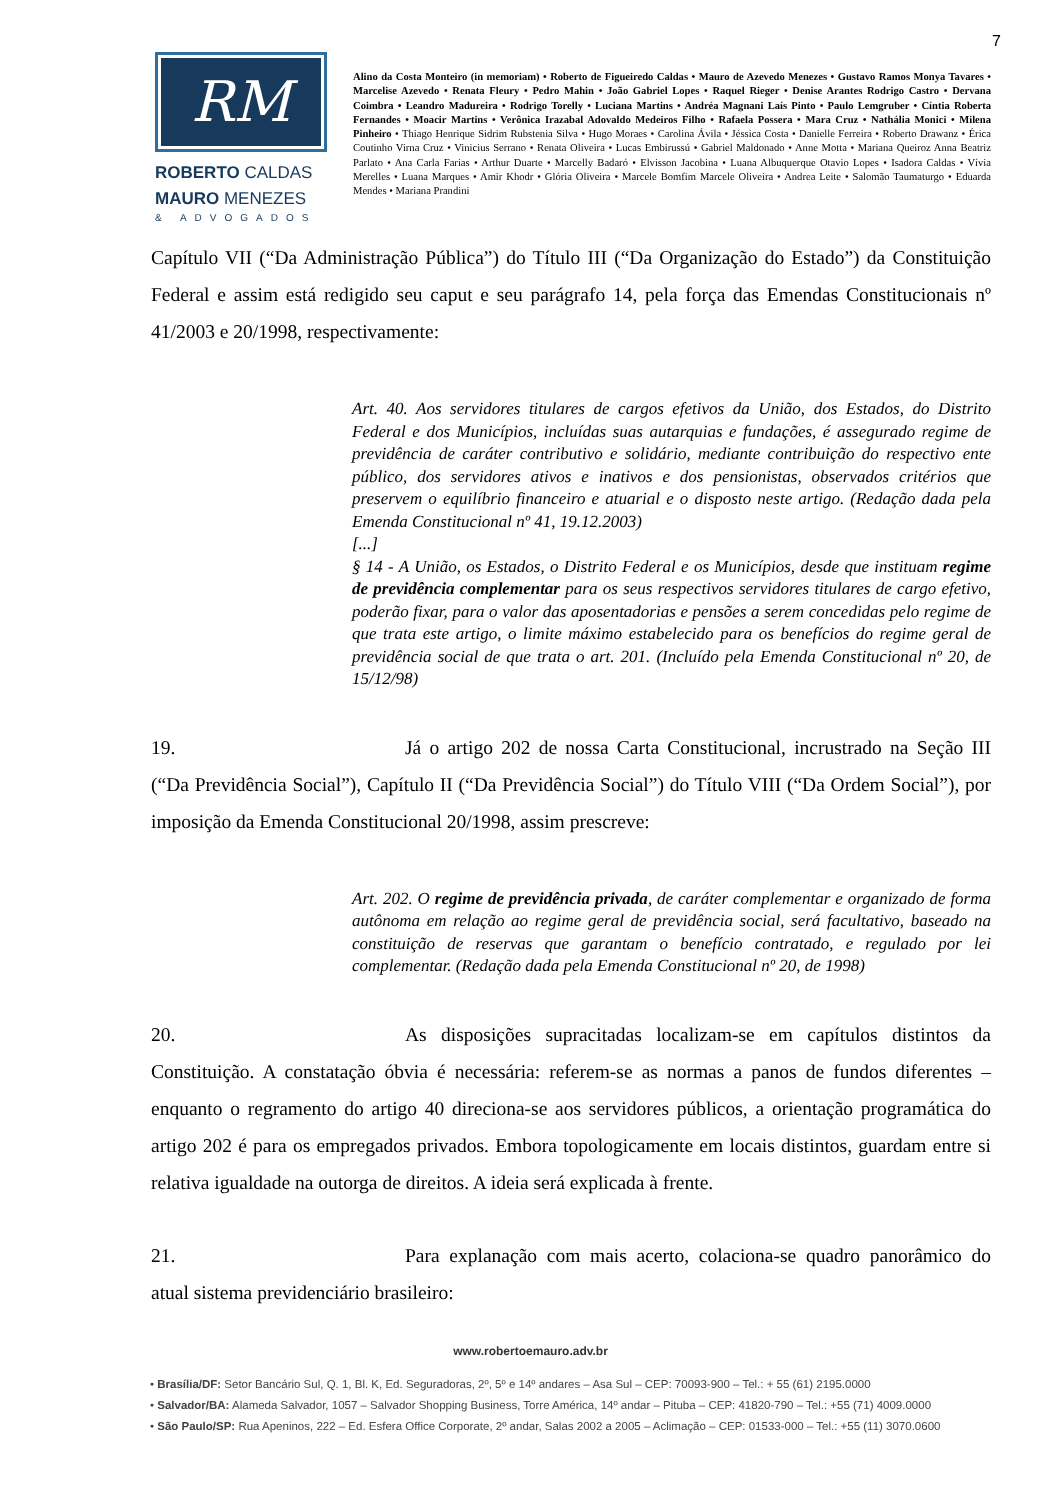7
RM
ROBERTO CALDAS
MAURO MENEZES
& ADVOGADOS
Alino da Costa Monteiro (in memoriam) • Roberto de Figueiredo Caldas • Mauro de Azevedo Menezes • Gustavo Ramos Monya Tavares • Marcelise Azevedo • Renata Fleury • Pedro Mahin • João Gabriel Lopes • Raquel Rieger • Denise Arantes Rodrigo Castro • Dervana Coimbra • Leandro Madureira • Rodrigo Torelly • Luciana Martins • Andréa Magnani Laís Pinto • Paulo Lemgruber • Cíntia Roberta Fernandes • Moacir Martins • Verônica Irazabal Adovaldo Medeiros Filho • Rafaela Possera • Mara Cruz • Nathália Monici • Milena Pinheiro • Thiago Henrique Sidrim Rubstenia Silva • Hugo Moraes • Carolina Ávila • Jéssica Costa • Danielle Ferreira • Roberto Drawanz • Érica Coutinho Virna Cruz • Vinicius Serrano • Renata Oliveira • Lucas Embirussú • Gabriel Maldonado • Anne Motta • Mariana Queiroz Anna Beatriz Parlato • Ana Carla Farias • Arthur Duarte • Marcelly Badaró • Elvisson Jacobina • Luana Albuquerque Otavio Lopes • Isadora Caldas • Vívia Merelles • Luana Marques • Amir Khodr • Glória Oliveira • Marcele Bomfim Marcele Oliveira • Andrea Leite • Salomão Taumaturgo • Eduarda Mendes • Mariana Prandini
Capítulo VII (“Da Administração Pública”) do Título III (“Da Organização do Estado”) da Constituição Federal e assim está redigido seu caput e seu parágrafo 14, pela força das Emendas Constitucionais nº 41/2003 e 20/1998, respectivamente:
Art. 40. Aos servidores titulares de cargos efetivos da União, dos Estados, do Distrito Federal e dos Municípios, incluídas suas autarquias e fundações, é assegurado regime de previdência de caráter contributivo e solidário, mediante contribuição do respectivo ente público, dos servidores ativos e inativos e dos pensionistas, observados critérios que preservem o equilíbrio financeiro e atuarial e o disposto neste artigo. (Redação dada pela Emenda Constitucional nº 41, 19.12.2003)
[...]
§ 14 - A União, os Estados, o Distrito Federal e os Municípios, desde que instituam regime de previdência complementar para os seus respectivos servidores titulares de cargo efetivo, poderão fixar, para o valor das aposentadorias e pensões a serem concedidas pelo regime de que trata este artigo, o limite máximo estabelecido para os benefícios do regime geral de previdência social de que trata o art. 201. (Incluído pela Emenda Constitucional nº 20, de 15/12/98)
19. Já o artigo 202 de nossa Carta Constitucional, incrustrado na Seção III (“Da Previdência Social”), Capítulo II (“Da Previdência Social”) do Título VIII (“Da Ordem Social”), por imposição da Emenda Constitucional 20/1998, assim prescreve:
Art. 202. O regime de previdência privada, de caráter complementar e organizado de forma autônoma em relação ao regime geral de previdência social, será facultativo, baseado na constituição de reservas que garantam o benefício contratado, e regulado por lei complementar. (Redação dada pela Emenda Constitucional nº 20, de 1998)
20. As disposições supracitadas localizam-se em capítulos distintos da Constituição. A constatação óbvia é necessária: referem-se as normas a panos de fundos diferentes – enquanto o regramento do artigo 40 direciona-se aos servidores públicos, a orientação programática do artigo 202 é para os empregados privados. Embora topologicamente em locais distintos, guardam entre si relativa igualdade na outorga de direitos. A ideia será explicada à frente.
21. Para explanação com mais acerto, colaciona-se quadro panorâmico do atual sistema previdenciário brasileiro:
www.robertoemauro.adv.br
• Brasília/DF: Setor Bancário Sul, Q. 1, Bl. K, Ed. Seguradoras, 2º, 5º e 14º andares – Asa Sul – CEP: 70093-900 – Tel.: + 55 (61) 2195.0000
• Salvador/BA: Alameda Salvador, 1057 – Salvador Shopping Business, Torre América, 14º andar – Pituba – CEP: 41820-790 – Tel.: +55 (71) 4009.0000
• São Paulo/SP: Rua Apeninos, 222 – Ed. Esfera Office Corporate, 2º andar, Salas 2002 a 2005 – Aclimação – CEP: 01533-000 – Tel.: +55 (11) 3070.0600